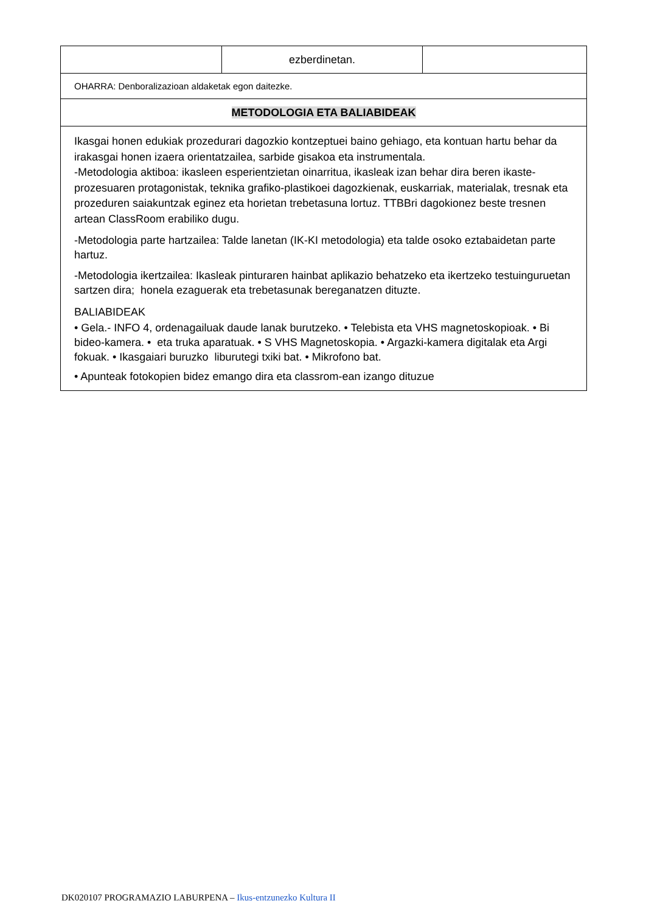| | ezberdinetan. | |
| OHARRA: Denboralizazioan aldaketak egon daitezke. | | |
| METODOLOGIA ETA BALIABIDEAK | | |
| Ikasgai honen edukiak prozedurari dagozkio kontzeptuei baino gehiago, eta kontuan hartu behar da irakasgai honen izaera orientatzailea, sarbide gisakoa eta instrumentala. -Metodologia aktiboa: ikasleen esperientzietan oinarritua, ikasleak izan behar dira beren ikaste-prozesuaren protagonistak, teknika grafiko-plastikoei dagozkienak, euskarriak, materialak, tresnak eta prozeduren saiakuntzak eginez eta horietan trebetasuna lortuz. TTBBri dagokionez beste tresnen artean ClassRoom erabiliko dugu. -Metodologia parte hartzailea: Talde lanetan (IK-KI metodologia) eta talde osoko eztabaidetan parte hartuz. -Metodologia ikertzailea: Ikasleak pinturaren hainbat aplikazio behatzeko eta ikertzeko testuinguruetan sartzen dira; honela ezaguerak eta trebetasunak bereganatzen dituzte. BALIABIDEAK • Gela.- INFO 4, ordenagailuak daude lanak burutzeko. • Telebista eta VHS magnetoskopioak. • Bi bideo-kamera. • eta truka aparatuak. • S VHS Magnetoskopia. • Argazki-kamera digitalak eta Argi fokuak. • Ikasgaiari buruzko liburutegi txiki bat. • Mikrofono bat. • Apunteak fotokopien bidez emango dira eta classrom-ean izango dituzue | | |
DK020107 PROGRAMAZIO LABURPENA – Ikus-entzunezko Kultura II